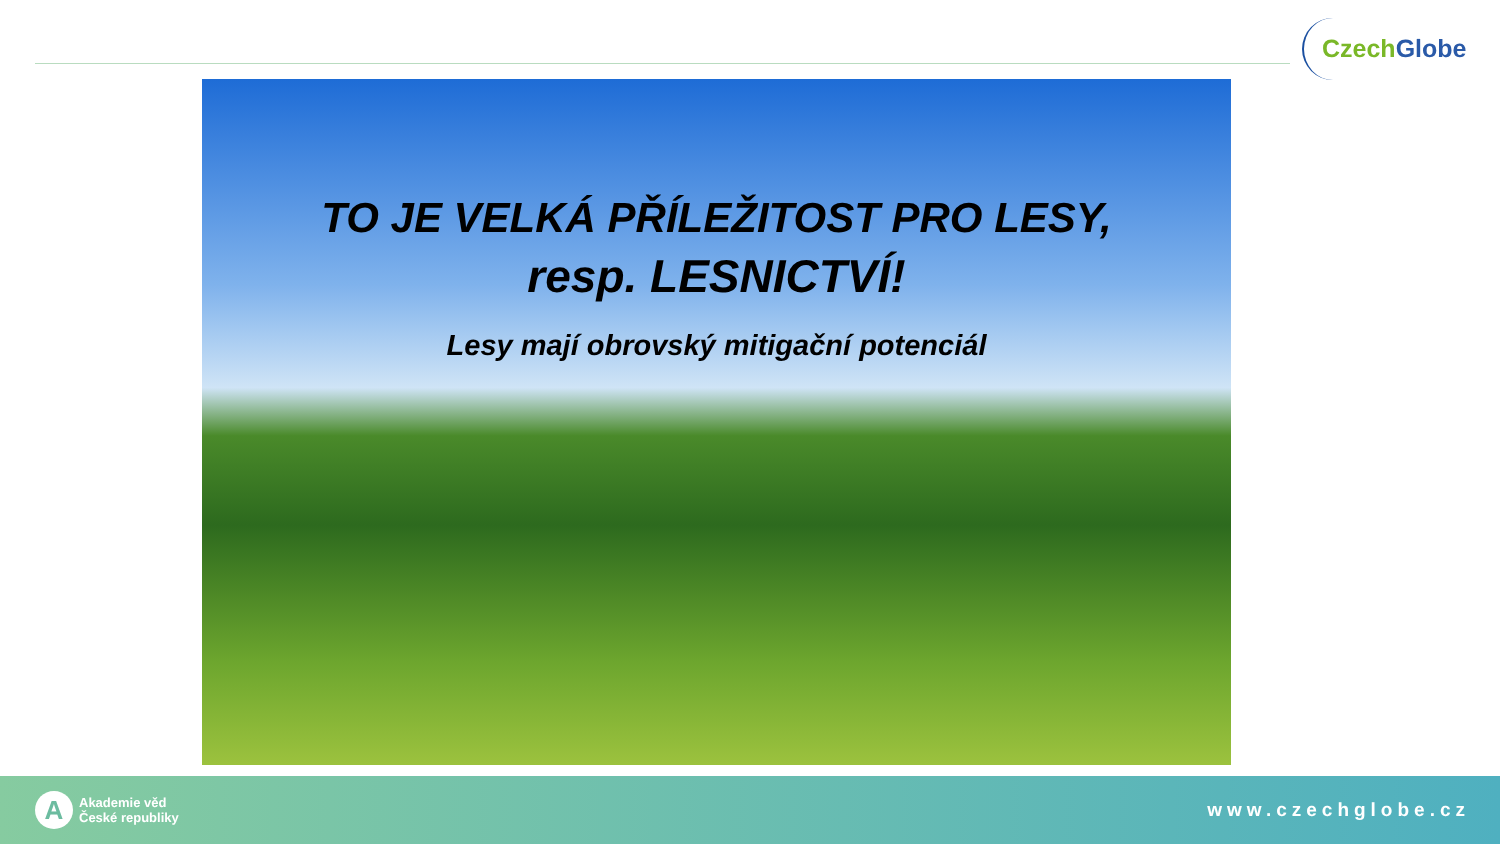Czech Globe
TO JE VELKÁ PŘÍLEŽITOST PRO LESY,
resp. LESNICTVÍ!
Lesy mají obrovský mitigační potenciál
A
Akademie věd
České republiky
www.czechglobe.cz